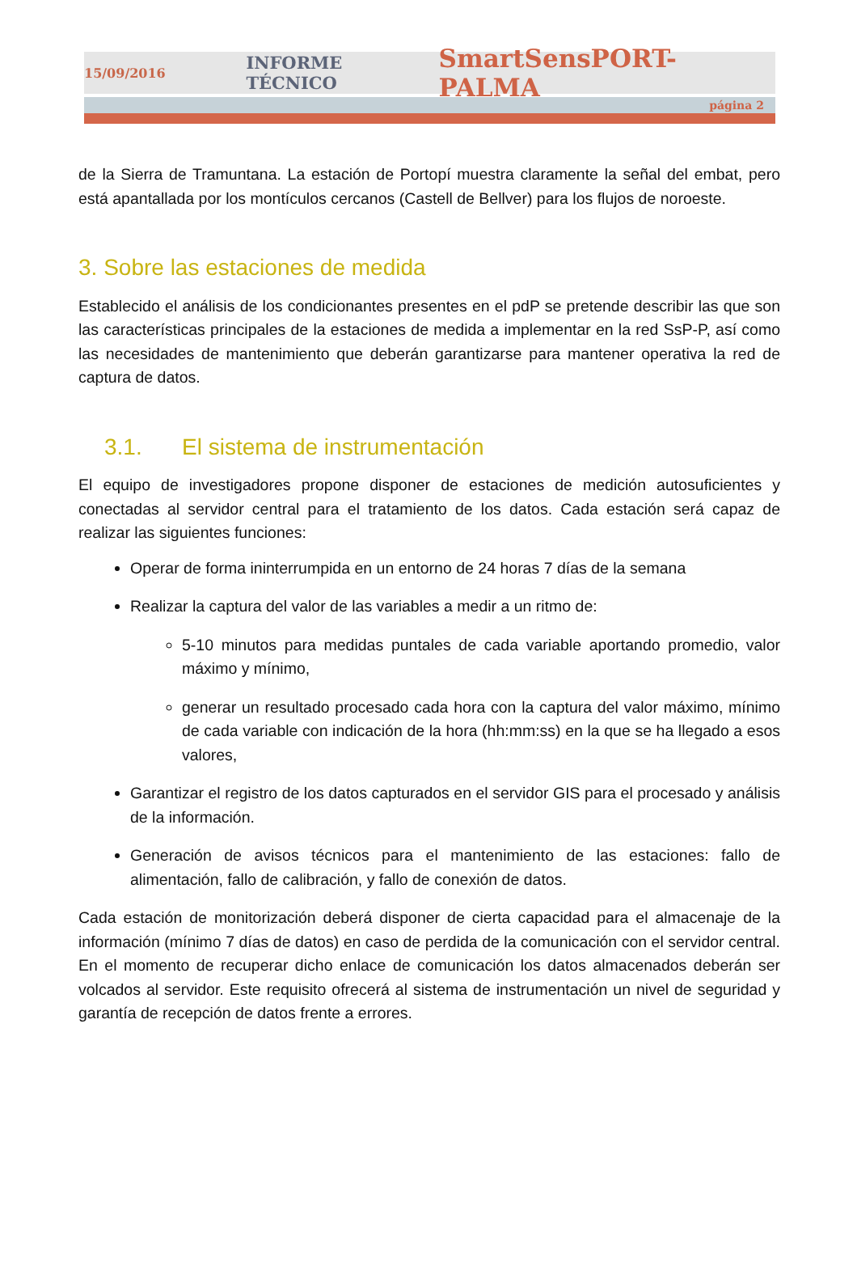15/09/2016 INFORME TÉCNICO SmartSensPORT-PALMA
página 2
de la Sierra de Tramuntana. La estación de Portopí muestra claramente la señal del embat, pero está apantallada por los montículos cercanos (Castell de Bellver) para los flujos de noroeste.
3. Sobre las estaciones de medida
Establecido el análisis de los condicionantes presentes en el pdP se pretende describir las que son las características principales de la estaciones de medida a implementar en la red SsP-P, así como las necesidades de mantenimiento que deberán garantizarse para mantener operativa la red de captura de datos.
3.1. El sistema de instrumentación
El equipo de investigadores propone disponer de estaciones de medición autosuficientes y conectadas al servidor central para el tratamiento de los datos. Cada estación será capaz de realizar las siguientes funciones:
Operar de forma ininterrumpida en un entorno de 24 horas 7 días de la semana
Realizar la captura del valor de las variables a medir a un ritmo de:
5-10 minutos para medidas puntales de cada variable aportando promedio, valor máximo y mínimo,
generar un resultado procesado cada hora con la captura del valor máximo, mínimo de cada variable con indicación de la hora (hh:mm:ss) en la que se ha llegado a esos valores,
Garantizar el registro de los datos capturados en el servidor GIS para el procesado y análisis de la información.
Generación de avisos técnicos para el mantenimiento de las estaciones: fallo de alimentación, fallo de calibración, y fallo de conexión de datos.
Cada estación de monitorización deberá disponer de cierta capacidad para el almacenaje de la información (mínimo 7 días de datos) en caso de perdida de la comunicación con el servidor central. En el momento de recuperar dicho enlace de comunicación los datos almacenados deberán ser volcados al servidor. Este requisito ofrecerá al sistema de instrumentación un nivel de seguridad y garantía de recepción de datos frente a errores.